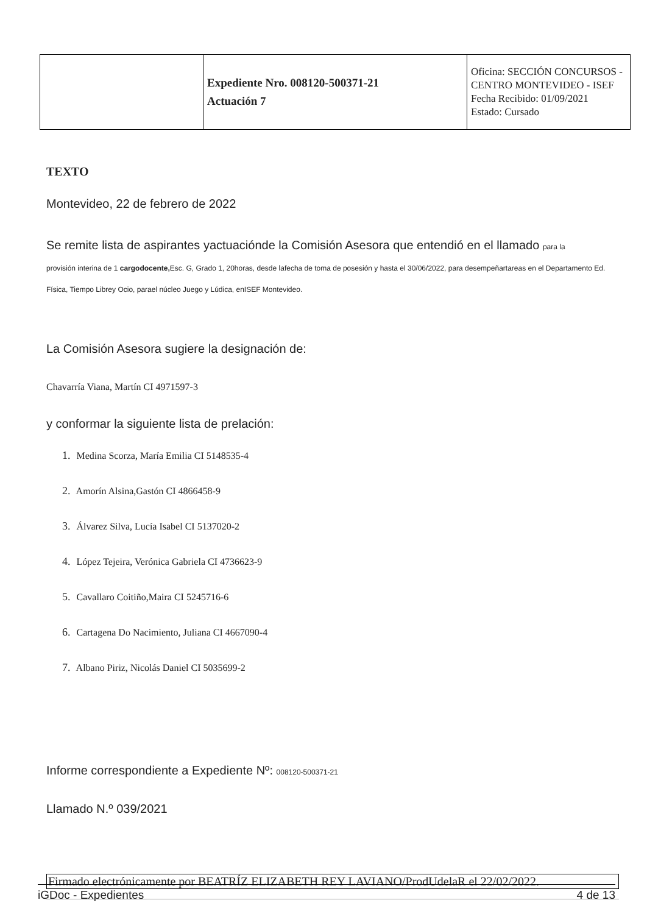| | Expediente Nro. 008120-500371-21 Actuación 7 | Oficina: SECCIÓN CONCURSOS - CENTRO MONTEVIDEO - ISEF Fecha Recibido: 01/09/2021 Estado: Cursado |
TEXTO
Montevideo, 22 de febrero de 2022
Se remite lista de aspirantes yactuaciónde la Comisión Asesora que entendió en el llamado para la
provisión interina de 1 cargodocente, Esc. G, Grado 1, 20horas, desde lafecha de toma de posesión y hasta el 30/06/2022, para desempeñartareas en el Departamento Ed. Física, Tiempo Librey Ocio, parael núcleo Juego y Lúdica, enISEF Montevideo.
La Comisión Asesora sugiere la designación de:
Chavarría Viana, Martín CI 4971597-3
y conformar la siguiente lista de prelación:
1. Medina Scorza, María Emilia CI 5148535-4
2. Amorín Alsina,Gastón CI 4866458-9
3. Álvarez Silva, Lucía Isabel CI 5137020-2
4. López Tejeira, Verónica Gabriela CI 4736623-9
5. Cavallaro Coitiño,Maira CI 5245716-6
6. Cartagena Do Nacimiento, Juliana CI 4667090-4
7. Albano Piriz, Nicolás Daniel CI 5035699-2
Informe correspondiente a Expediente Nº: 008120-500371-21
Llamado N.º 039/2021
Firmado electrónicamente por BEATRÍZ ELIZABETH REY LAVIANO/ProdUdelaR el 22/02/2022.
iGDoc - Expedientes 4 de 13